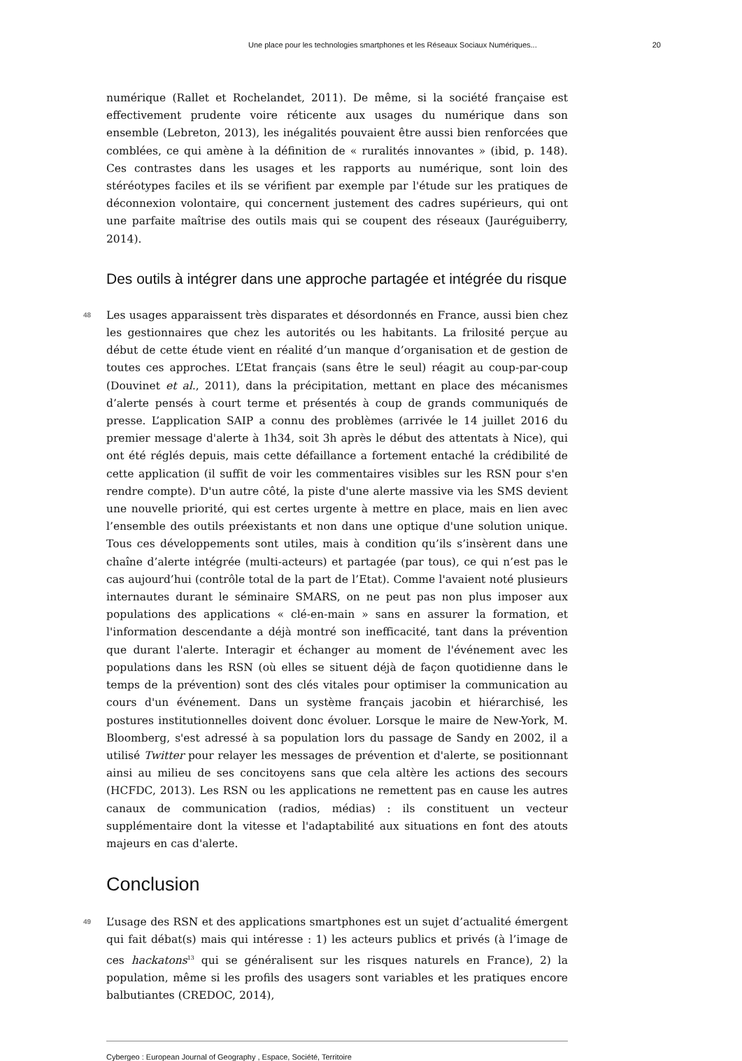Une place pour les technologies smartphones et les Réseaux Sociaux Numériques... 20
numérique (Rallet et Rochelandet, 2011). De même, si la société française est effectivement prudente voire réticente aux usages du numérique dans son ensemble (Lebreton, 2013), les inégalités pouvaient être aussi bien renforcées que comblées, ce qui amène à la définition de « ruralités innovantes » (ibid, p. 148). Ces contrastes dans les usages et les rapports au numérique, sont loin des stéréotypes faciles et ils se vérifient par exemple par l'étude sur les pratiques de déconnexion volontaire, qui concernent justement des cadres supérieurs, qui ont une parfaite maîtrise des outils mais qui se coupent des réseaux (Jauréguiberry, 2014).
Des outils à intégrer dans une approche partagée et intégrée du risque
48
Les usages apparaissent très disparates et désordonnés en France, aussi bien chez les gestionnaires que chez les autorités ou les habitants. La frilosité perçue au début de cette étude vient en réalité d’un manque d’organisation et de gestion de toutes ces approches. L’Etat français (sans être le seul) réagit au coup-par-coup (Douvinet et al., 2011), dans la précipitation, mettant en place des mécanismes d’alerte pensés à court terme et présentés à coup de grands communiqués de presse. L’application SAIP a connu des problèmes (arrivée le 14 juillet 2016 du premier message d'alerte à 1h34, soit 3h après le début des attentats à Nice), qui ont été réglés depuis, mais cette défaillance a fortement entaché la crédibilité de cette application (il suffit de voir les commentaires visibles sur les RSN pour s'en rendre compte). D'un autre côté, la piste d'une alerte massive via les SMS devient une nouvelle priorité, qui est certes urgente à mettre en place, mais en lien avec l’ensemble des outils préexistants et non dans une optique d'une solution unique. Tous ces développements sont utiles, mais à condition qu’ils s’insèrent dans une chaîne d’alerte intégrée (multi-acteurs) et partagée (par tous), ce qui n’est pas le cas aujourd’hui (contrôle total de la part de l’Etat). Comme l'avaient noté plusieurs internautes durant le séminaire SMARS, on ne peut pas non plus imposer aux populations des applications « clé-en-main » sans en assurer la formation, et l'information descendante a déjà montré son inefficacité, tant dans la prévention que durant l'alerte. Interagir et échanger au moment de l'événement avec les populations dans les RSN (où elles se situent déjà de façon quotidienne dans le temps de la prévention) sont des clés vitales pour optimiser la communication au cours d'un événement. Dans un système français jacobin et hiérarchisé, les postures institutionnelles doivent donc évoluer. Lorsque le maire de New-York, M. Bloomberg, s'est adressé à sa population lors du passage de Sandy en 2002, il a utilisé Twitter pour relayer les messages de prévention et d'alerte, se positionnant ainsi au milieu de ses concitoyens sans que cela altère les actions des secours (HCFDC, 2013). Les RSN ou les applications ne remettent pas en cause les autres canaux de communication (radios, médias) : ils constituent un vecteur supplémentaire dont la vitesse et l'adaptabilité aux situations en font des atouts majeurs en cas d'alerte.
Conclusion
49
L’usage des RSN et des applications smartphones est un sujet d’actualité émergent qui fait débat(s) mais qui intéresse : 1) les acteurs publics et privés (à l’image de ces hackatons<sup>13</sup> qui se généralisent sur les risques naturels en France), 2) la population, même si les profils des usagers sont variables et les pratiques encore balbutiantes (CREDOC, 2014),
Cybergeo : European Journal of Geography , Espace, Société, Territoire